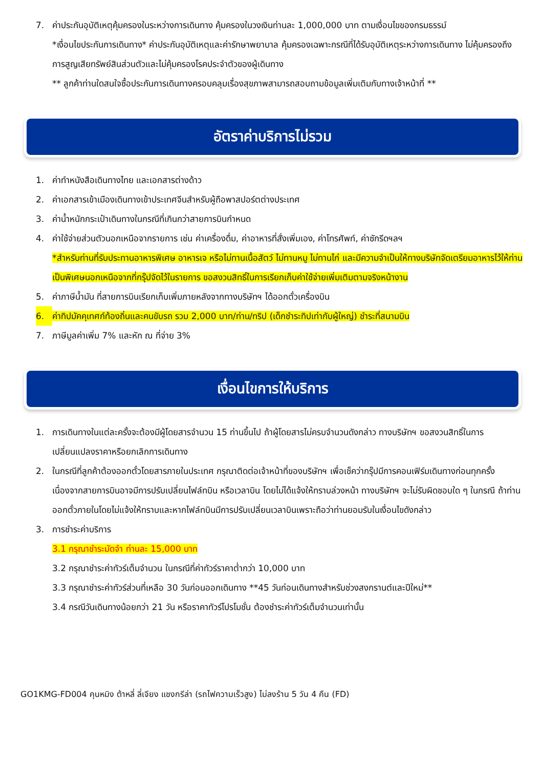7. ค่าประกันอุบัติเหตุคุ้มครองในระหว่างการเดินทาง คุ้มครองในวงเงินท่านละ 1,000,000 บาท ตามเงื่อนไขของกรมธรรม์
*เงื่อนไขประกันการเดินทาง* ค่าประกันอุบัติเหตุและค่ารักษาพยาบาล คุ้มครองเฉพาะกรณีที่ได้รับอุบัติเหตุระหว่างการเดินทาง ไม่คุ้มครองถึงการสูญเสียทรัพย์สินส่วนตัวและไม่คุ้มครองโรคประจำตัวของผู้เดินทาง
** ลูกค้าท่านใดสนใจซื้อประกันการเดินทางครอบคลุมเรื่องสุขภาพสามารถสอบถามข้อมูลเพิ่มเติมกับทางเจ้าหน้าที่ **
อัตราค่าบริการไม่รวม
1. ค่าทำหนังสือเดินทางไทย และเอกสารต่างด้าว
2. ค่าเอกสารเข้าเมืองเดินทางเข้าประเทศจีนสำหรับผู้ถือพาสปอร์ตต่างประเทศ
3. ค่าน้ำหนักกระเป๋าเดินทางในกรณีที่เกินกว่าสายการบินกำหนด
4. ค่าใช้จ่ายส่วนตัวนอกเหนือจากรายการ เช่น ค่าเครื่องดื่ม, ค่าอาหารที่สั่งเพิ่มเอง, ค่าโทรศัพท์, ค่าซักรีดฯลฯ
*สำหรับท่านที่รับประทานอาหารพิเศษ อาหารเจ หรือไม่ทานเนื้อสัตว์ ไม่ทานหมู ไม่ทานไก่ และมีความจำเป็นให้ทางบริษัทจัดเตรียมอาหารไว้ให้ท่านเป็นพิเศษนอกเหนือจากที่กรุ๊ปจัดไว้ในรายการ ขอสงวนสิทธิ์ในการเรียกเก็บค่าใช้จ่ายเพิ่มเติมตามจริงหน้างาน
5. ค่าภาษีน้ำมัน ที่สายการบินเรียกเก็บเพิ่มภายหลังจากทางบริษัทฯ ได้ออกตั๋วเครื่องบิน
6. ค่าทิปมัคคุเทศก์ท้องถิ่นและคนขับรถ รวม 2,000 บาท/ท่าน/ทริป (เด็กชำระทิปเท่ากับผู้ใหญ่) ชำระที่สนามบิน
7. ภาษีมูลค่าเพิ่ม 7% และหัก ณ ที่จ่าย 3%
เงื่อนไขการให้บริการ
1. การเดินทางในแต่ละครั้งจะต้องมีผู้โดยสารจำนวน 15 ท่านขึ้นไป ถ้าผู้โดยสารไม่ครบจำนวนดังกล่าว ทางบริษัทฯ ขอสงวนสิทธิ์ในการเปลี่ยนแปลงราคาหรือยกเลิกการเดินทาง
2. ในกรณีที่ลูกค้าต้องออกตั๋วโดยสารภายในประเทศ กรุณาติดต่อเจ้าหน้าที่ของบริษัทฯ เพื่อเช็คว่ากรุ๊ปมีการคอนเฟิร์มเดินทางก่อนทุกครั้ง เนื่องจากสายการบินอาจมีการปรับเปลี่ยนไฟล์ทบิน หรือเวลาบิน โดยไม่ได้แจ้งให้ทราบล่วงหน้า ทางบริษัทฯ จะไม่รับผิดชอบใด ๆ ในกรณี ถ้าท่านออกตั๋วภายในโดยไม่แจ้งให้ทราบและหากไฟล์ทบินมีการปรับเปลี่ยนเวลาบินเพราะถือว่าท่านยอมรับในเงื่อนไขดังกล่าว
3. การชำระค่าบริการ
3.1 กรุณาชำระมัดจำ ท่านละ 15,000 บาท
3.2 กรุณาชำระค่าทัวร์เต็มจำนวน ในกรณีที่ค่าทัวร์ราคาต่ำกว่า 10,000 บาท
3.3 กรุณาชำระค่าทัวร์ส่วนที่เหลือ 30 วันก่อนออกเดินทาง **45 วันก่อนเดินทางสำหรับช่วงสงกรานต์และปีใหม่**
3.4 กรณีวันเดินทางน้อยกว่า 21 วัน หรือราคาทัวร์โปรโมชั่น ต้องชำระค่าทัวร์เต็มจำนวนเท่านั้น
GO1KMG-FD004 คุนหมิง ต้าหลี่ ลี่เจียง แชงกรีล่า (รถไฟความเร็วสูง) ไม่ลงร้าน 5 วัน 4 คืน (FD)